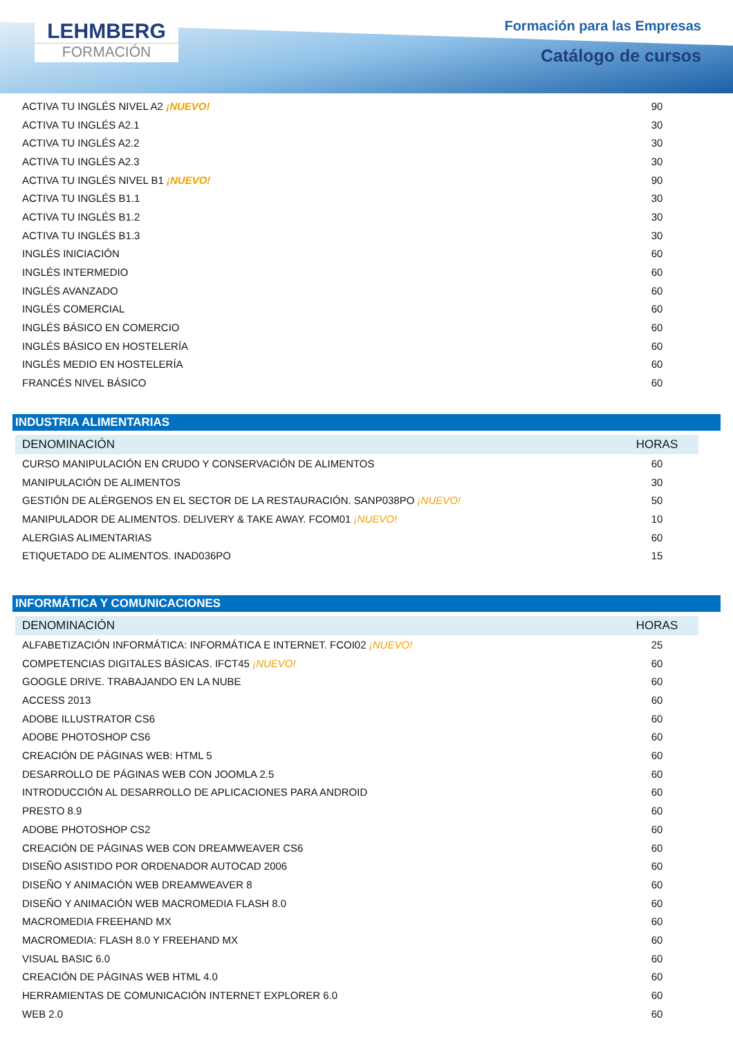LEHMBERG
FORMACIÓN
Formación para las Empresas
Catálogo de cursos
| ACTIVA TU INGLÉS NIVEL A2 ¡NUEVO! | 90 |
| ACTIVA TU INGLÉS A2.1 | 30 |
| ACTIVA TU INGLÉS A2.2 | 30 |
| ACTIVA TU INGLÉS A2.3 | 30 |
| ACTIVA TU INGLÉS NIVEL B1 ¡NUEVO! | 90 |
| ACTIVA TU INGLÉS B1.1 | 30 |
| ACTIVA TU INGLÉS B1.2 | 30 |
| ACTIVA TU INGLÉS B1.3 | 30 |
| INGLÉS INICIACIÓN | 60 |
| INGLÉS INTERMEDIO | 60 |
| INGLÉS AVANZADO | 60 |
| INGLÉS COMERCIAL | 60 |
| INGLÉS BÁSICO EN COMERCIO | 60 |
| INGLÉS BÁSICO EN HOSTELERÍA | 60 |
| INGLÉS MEDIO EN HOSTELERÍA | 60 |
| FRANCÉS NIVEL BÁSICO | 60 |
INDUSTRIA ALIMENTARIAS
| DENOMINACIÓN | HORAS |
| --- | --- |
| CURSO MANIPULACIÓN EN CRUDO Y CONSERVACIÓN DE ALIMENTOS | 60 |
| MANIPULACIÓN DE ALIMENTOS | 30 |
| GESTIÓN DE ALÉRGENOS EN EL SECTOR DE LA RESTAURACIÓN. SANP038PO ¡NUEVO! | 50 |
| MANIPULADOR DE ALIMENTOS. DELIVERY & TAKE AWAY. FCOM01 ¡NUEVO! | 10 |
| ALERGIAS ALIMENTARIAS | 60 |
| ETIQUETADO DE ALIMENTOS. INAD036PO | 15 |
INFORMÁTICA Y COMUNICACIONES
| DENOMINACIÓN | HORAS |
| --- | --- |
| ALFABETIZACIÓN INFORMÁTICA: INFORMÁTICA E INTERNET. FCOI02 ¡NUEVO! | 25 |
| COMPETENCIAS DIGITALES BÁSICAS. IFCT45 ¡NUEVO! | 60 |
| GOOGLE DRIVE. TRABAJANDO EN LA NUBE | 60 |
| ACCESS 2013 | 60 |
| ADOBE ILLUSTRATOR CS6 | 60 |
| ADOBE PHOTOSHOP CS6 | 60 |
| CREACIÓN DE PÁGINAS WEB: HTML 5 | 60 |
| DESARROLLO DE PÁGINAS WEB CON JOOMLA 2.5 | 60 |
| INTRODUCCIÓN AL DESARROLLO DE APLICACIONES PARA ANDROID | 60 |
| PRESTO 8.9 | 60 |
| ADOBE PHOTOSHOP CS2 | 60 |
| CREACIÓN DE PÁGINAS WEB CON DREAMWEAVER CS6 | 60 |
| DISEÑO ASISTIDO POR ORDENADOR AUTOCAD 2006 | 60 |
| DISEÑO Y ANIMACIÓN WEB DREAMWEAVER 8 | 60 |
| DISEÑO Y ANIMACIÓN WEB MACROMEDIA FLASH 8.0 | 60 |
| MACROMEDIA FREEHAND MX | 60 |
| MACROMEDIA: FLASH 8.0 Y FREEHAND MX | 60 |
| VISUAL BASIC 6.0 | 60 |
| CREACIÓN DE PÁGINAS WEB HTML 4.0 | 60 |
| HERRAMIENTAS DE COMUNICACIÓN INTERNET EXPLORER 6.0 | 60 |
| WEB 2.0 | 60 |